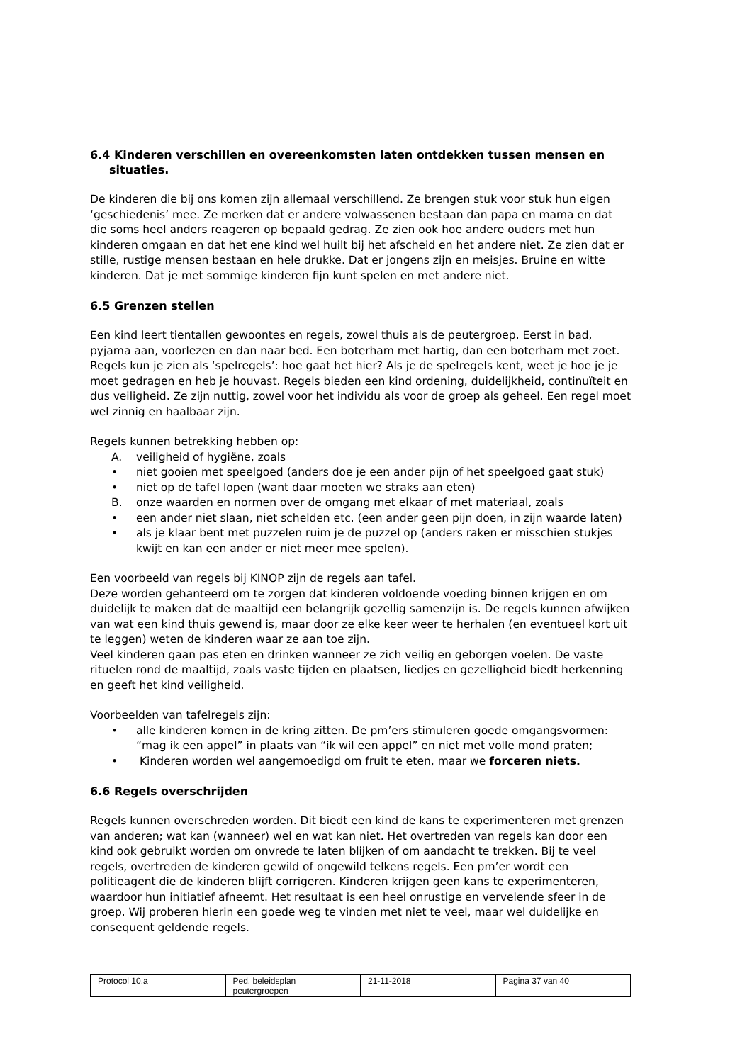6.4 Kinderen verschillen en overeenkomsten laten ontdekken tussen mensen en
situaties.
De kinderen die bij ons komen zijn allemaal verschillend. Ze brengen stuk voor stuk hun eigen ‘geschiedenis’ mee. Ze merken dat er andere volwassenen bestaan dan papa en mama en dat die soms heel anders reageren op bepaald gedrag. Ze zien ook hoe andere ouders met hun kinderen omgaan en dat het ene kind wel huilt bij het afscheid en het andere niet. Ze zien dat er stille, rustige mensen bestaan en hele drukke. Dat er jongens zijn en meisjes. Bruine en witte kinderen. Dat je met sommige kinderen fijn kunt spelen en met andere niet.
6.5 Grenzen stellen
Een kind leert tientallen gewoontes en regels, zowel thuis als de peutergroep. Eerst in bad, pyjama aan, voorlezen en dan naar bed. Een boterham met hartig, dan een boterham met zoet. Regels kun je zien als ‘spelregels’: hoe gaat het hier? Als je de spelregels kent, weet je hoe je je moet gedragen en heb je houvast. Regels bieden een kind ordening, duidelijkheid, continuïteit en dus veiligheid. Ze zijn nuttig, zowel voor het individu als voor de groep als geheel. Een regel moet wel zinnig en haalbaar zijn.
Regels kunnen betrekking hebben op:
A. veiligheid of hygiëne, zoals
• niet gooien met speelgoed (anders doe je een ander pijn of het speelgoed gaat stuk)
• niet op de tafel lopen (want daar moeten we straks aan eten)
B. onze waarden en normen over de omgang met elkaar of met materiaal, zoals
• een ander niet slaan, niet schelden etc. (een ander geen pijn doen, in zijn waarde laten)
• als je klaar bent met puzzelen ruim je de puzzel op (anders raken er misschien stukjes kwijt en kan een ander er niet meer mee spelen).
Een voorbeeld van regels bij KINOP zijn de regels aan tafel.
Deze worden gehanteerd om te zorgen dat kinderen voldoende voeding binnen krijgen en om duidelijk te maken dat de maaltijd een belangrijk gezellig samenzijn is. De regels kunnen afwijken van wat een kind thuis gewend is, maar door ze elke keer weer te herhalen (en eventueel kort uit te leggen) weten de kinderen waar ze aan toe zijn.
Veel kinderen gaan pas eten en drinken wanneer ze zich veilig en geborgen voelen. De vaste rituelen rond de maaltijd, zoals vaste tijden en plaatsen, liedjes en gezelligheid biedt herkenning en geeft het kind veiligheid.
Voorbeelden van tafelregels zijn:
• alle kinderen komen in de kring zitten. De pm’ers stimuleren goede omgangsvormen: “mag ik een appel” in plaats van “ik wil een appel” en niet met volle mond praten;
• Kinderen worden wel aangemoedigd om fruit te eten, maar we forceren niets.
6.6 Regels overschrijden
Regels kunnen overschreden worden. Dit biedt een kind de kans te experimenteren met grenzen van anderen; wat kan (wanneer) wel en wat kan niet. Het overtreden van regels kan door een kind ook gebruikt worden om onvrede te laten blijken of om aandacht te trekken. Bij te veel regels, overtreden de kinderen gewild of ongewild telkens regels. Een pm’er wordt een politieagent die de kinderen blijft corrigeren. Kinderen krijgen geen kans te experimenteren, waardoor hun initiatief afneemt. Het resultaat is een heel onrustige en vervelende sfeer in de groep. Wij proberen hierin een goede weg te vinden met niet te veel, maar wel duidelijke en consequent geldende regels.
| Protocol 10.a | Ped. beleidsplan peutergroepen | 21-11-2018 | Pagina 37 van 40 |